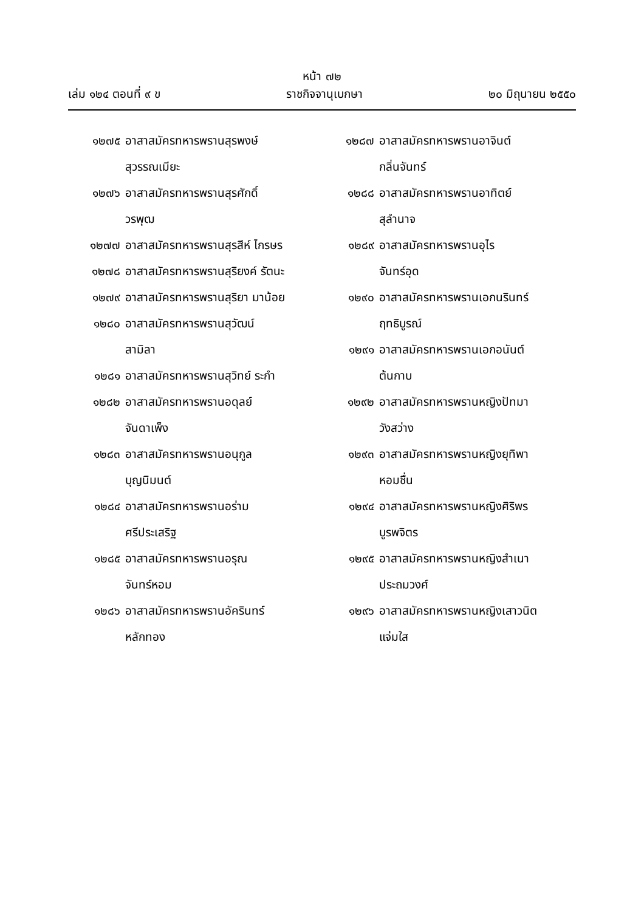หน้า ๗๒
เล่ม ๑๒๔ ตอนที่ ๙ ข ราชกิจจานุเบกษา ๒๐ มิถุนายน ๒๕๕๐
๑๒๗๕ อาสาสมัครทหารพรานสุรพงษ์
สุวรรณเมียะ
๑๒๗๖ อาสาสมัครทหารพรานสุรศักดิ์
วรพุฒ
๑๒๗๗ อาสาสมัครทหารพรานสุรสีห์ ไกรษร
๑๒๗๘ อาสาสมัครทหารพรานสุริยงค์ รัตนะ
๑๒๗๙ อาสาสมัครทหารพรานสุริยา มาน้อย
๑๒๘๐ อาสาสมัครทหารพรานสุวัฒน์
สามิลา
๑๒๘๑ อาสาสมัครทหารพรานสุวิทย์ ระกำ
๑๒๘๒ อาสาสมัครทหารพรานอดุลย์
จันดาเพ็ง
๑๒๘๓ อาสาสมัครทหารพรานอนุกูล
บุญนิมนต์
๑๒๘๔ อาสาสมัครทหารพรานอร่าม
ศรีประเสริฐ
๑๒๘๕ อาสาสมัครทหารพรานอรุณ
จันทร์หอม
๑๒๘๖ อาสาสมัครทหารพรานอัครินทร์
หลักทอง
๑๒๘๗ อาสาสมัครทหารพรานอาจินต์
กลิ่นจันทร์
๑๒๘๘ อาสาสมัครทหารพรานอาทิตย์
สุลำนาจ
๑๒๘๙ อาสาสมัครทหารพรานอุไร
จันทร์อุด
๑๒๙๐ อาสาสมัครทหารพรานเอกนรินทร์
ฤทธิบูรณ์
๑๒๙๑ อาสาสมัครทหารพรานเอกอนันต์
ต้นกาบ
๑๒๙๒ อาสาสมัครทหารพรานหญิงปัทมา
วังสว่าง
๑๒๙๓ อาสาสมัครทหารพรานหญิงยุทิพา
หอมชื่น
๑๒๙๔ อาสาสมัครทหารพรานหญิงศิริพร
บูรพจิตร
๑๒๙๕ อาสาสมัครทหารพรานหญิงสำเนา
ประถมวงศ์
๑๒๙๖ อาสาสมัครทหารพรานหญิงเสาวนิต
แจ่มใส